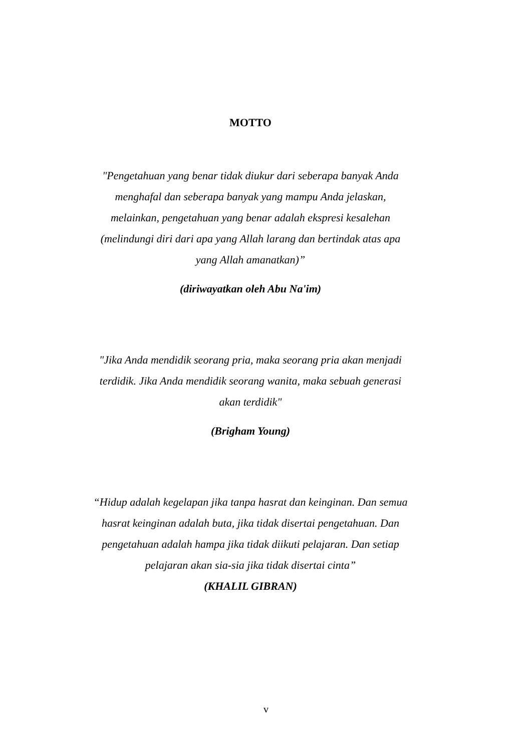MOTTO
"Pengetahuan yang benar tidak diukur dari seberapa banyak Anda menghafal dan seberapa banyak yang mampu Anda jelaskan, melainkan, pengetahuan yang benar adalah ekspresi kesalehan (melindungi diri dari apa yang Allah larang dan bertindak atas apa yang Allah amanatkan)”
(diriwayatkan oleh Abu Na'im)
"Jika Anda mendidik seorang pria, maka seorang pria akan menjadi terdidik. Jika Anda mendidik seorang wanita, maka sebuah generasi akan terdidik"
(Brigham Young)
“Hidup adalah kegelapan jika tanpa hasrat dan keinginan. Dan semua hasrat keinginan adalah buta, jika tidak disertai pengetahuan. Dan pengetahuan adalah hampa jika tidak diikuti pelajaran. Dan setiap pelajaran akan sia-sia jika tidak disertai cinta”
(KHALIL GIBRAN)
v